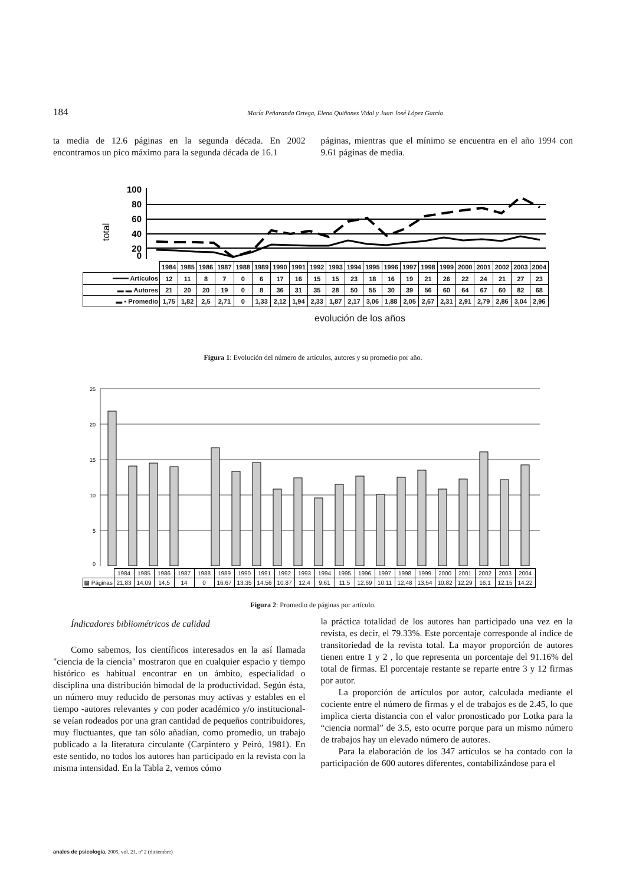184 María Peñaranda Ortega, Elena Quiñones Vidal y Juan José López García
ta media de 12.6 páginas en la segunda década. En 2002 encontramos un pico máximo para la segunda década de 16.1
páginas, mientras que el mínimo se encuentra en el año 1994 con 9.61 páginas de media.
total
100
80
60
40
20
0
| | 1984 | 1985 | 1986 | 1987 | 1988 | 1989 | 1990 | 1991 | 1992 | 1993 | 1994 | 1995 | 1996 | 1997 | 1998 | 1999 | 2000 | 2001 | 2002 | 2003 | 2004 |
| ━━━━ Artículos | 12 | 11 | 8 | 7 | 0 | 6 | 17 | 16 | 15 | 15 | 23 | 18 | 16 | 19 | 21 | 26 | 22 | 24 | 21 | 27 | 23 |
| ▬ ▬ Autores | 21 | 20 | 20 | 19 | 0 | 8 | 36 | 31 | 35 | 28 | 50 | 55 | 30 | 39 | 56 | 60 | 64 | 67 | 60 | 82 | 68 |
| ▬ ▪ Promedio | 1,75 | 1,82 | 2,5 | 2,71 | 0 | 1,33 | 2,12 | 1,94 | 2,33 | 1,87 | 2,17 | 3,06 | 1,88 | 2,05 | 2,67 | 2,31 | 2,91 | 2,79 | 2,86 | 3,04 | 2,96 |
evolución de los años
Figura 1: Evolución del número de artículos, autores y su promedio por año.
25
20
15
10
5
0
| | 1984 | 1985 | 1986 | 1987 | 1988 | 1989 | 1990 | 1991 | 1992 | 1993 | 1994 | 1995 | 1996 | 1997 | 1998 | 1999 | 2000 | 2001 | 2002 | 2003 | 2004 |
| ▩ Páginas | 21,83 | 14,09 | 14,5 | 14 | 0 | 16,67 | 13,35 | 14,56 | 10,87 | 12,4 | 9,61 | 11,5 | 12,69 | 10,11 | 12,48 | 13,54 | 10,82 | 12,29 | 16,1 | 12,15 | 14,22 |
Figura 2: Promedio de páginas por artículo.
Índicadores bibliométricos de calidad
Como sabemos, los científicos interesados en la así llamada "ciencia de la ciencia" mostraron que en cualquier espacio y tiempo histórico es habitual encontrar en un ámbito, especialidad o disciplina una distribución bimodal de la productividad. Según ésta, un número muy reducido de personas muy activas y estables en el tiempo -autores relevantes y con poder académico y/o institucional- se veían rodeados por una gran cantidad de pequeños contribuidores, muy fluctuantes, que tan sólo añadían, como promedio, un trabajo publicado a la literatura circulante (Carpintero y Peiró, 1981). En este sentido, no todos los autores han participado en la revista con la misma intensidad. En la Tabla 2, vemos cómo
la práctica totalidad de los autores han participado una vez en la revista, es decir, el 79.33%. Este porcentaje corresponde al índice de transitoriedad de la revista total. La mayor proporción de autores tienen entre 1 y 2 , lo que representa un porcentaje del 91.16% del total de firmas. El porcentaje restante se reparte entre 3 y 12 firmas por autor.
La proporción de artículos por autor, calculada mediante el cociente entre el número de firmas y el de trabajos es de 2.45, lo que implica cierta distancia con el valor pronosticado por Lotka para la “ciencia normal” de 3.5, esto ocurre porque para un mismo número de trabajos hay un elevado número de autores.
Para la elaboración de los 347 artículos se ha contado con la participación de 600 autores diferentes, contabilizándose para el
anales de psicología, 2005, vol. 21, nº 2 (diciembre)